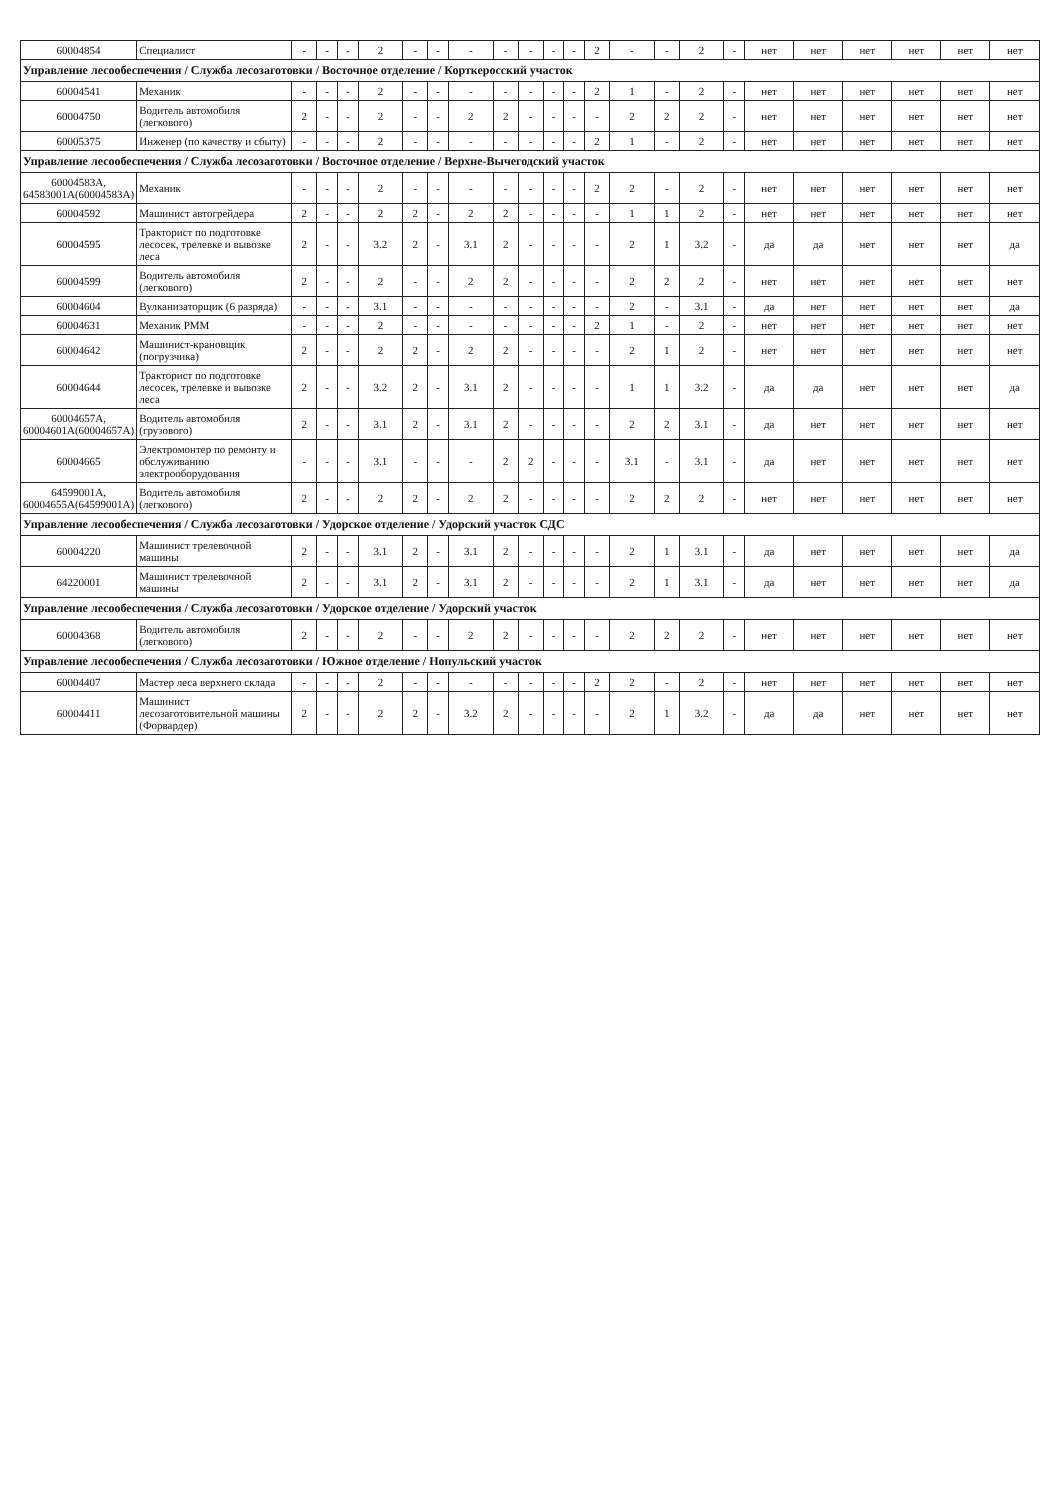| 60004854 | Специалист | - | - | - | 2 | - | - | - | - | - | - | - | 2 | - | - | 2 | - | нет | нет | нет | нет | нет | нет |
| Управление лесообеспечения / Служба лесозаготовки / Восточное отделение / Корткеросский участок | | | | | | | | | | | | | | | | | | | | | | | |
| 60004541 | Механик | - | - | - | 2 | - | - | - | - | - | - | - | 2 | 1 | - | 2 | - | нет | нет | нет | нет | нет | нет |
| 60004750 | Водитель автомобиля (легкового) | 2 | - | - | 2 | - | - | 2 | 2 | - | - | - | - | 2 | 2 | 2 | - | нет | нет | нет | нет | нет | нет |
| 60005375 | Инженер (по качеству и сбыту) | - | - | - | 2 | - | - | - | - | - | - | - | 2 | 1 | - | 2 | - | нет | нет | нет | нет | нет | нет |
| Управление лесообеспечения / Служба лесозаготовки / Восточное отделение / Верхне-Вычегодский участок | | | | | | | | | | | | | | | | | | | | | | | |
| 60004583А, 64583001А(60004583А) | Механик | - | - | - | 2 | - | - | - | - | - | - | - | 2 | 2 | - | 2 | - | нет | нет | нет | нет | нет | нет |
| 60004592 | Машинист автогрейдера | 2 | - | - | 2 | 2 | - | 2 | 2 | - | - | - | - | 1 | 1 | 2 | - | нет | нет | нет | нет | нет | нет |
| 60004595 | Тракторист по подготовке лесосек, трелевке и вывозке леса | 2 | - | - | 3.2 | 2 | - | 3.1 | 2 | - | - | - | - | 2 | 1 | 3.2 | - | да | да | нет | нет | нет | да |
| 60004599 | Водитель автомобиля (легкового) | 2 | - | - | 2 | - | - | 2 | 2 | - | - | - | - | 2 | 2 | 2 | - | нет | нет | нет | нет | нет | нет |
| 60004604 | Вулканизаторщик (6 разряда) | - | - | - | 3.1 | - | - | - | - | - | - | - | - | 2 | - | 3.1 | - | да | нет | нет | нет | нет | да |
| 60004631 | Механик РММ | - | - | - | 2 | - | - | - | - | - | - | - | 2 | 1 | - | 2 | - | нет | нет | нет | нет | нет | нет |
| 60004642 | Машинист-крановщик (погрузчика) | 2 | - | - | 2 | 2 | - | 2 | 2 | - | - | - | - | 2 | 1 | 2 | - | нет | нет | нет | нет | нет | нет |
| 60004644 | Тракторист по подготовке лесосек, трелевке и вывозке леса | 2 | - | - | 3.2 | 2 | - | 3.1 | 2 | - | - | - | - | 1 | 1 | 3.2 | - | да | да | нет | нет | нет | да |
| 60004657А, 60004601А(60004657А) | Водитель автомобиля (грузового) | 2 | - | - | 3.1 | 2 | - | 3.1 | 2 | - | - | - | - | 2 | 2 | 3.1 | - | да | нет | нет | нет | нет | нет |
| 60004665 | Электромонтер по ремонту и обслуживанию электрооборудования | - | - | - | 3.1 | - | - | - | 2 | 2 | - | - | - | 3.1 | - | 3.1 | - | да | нет | нет | нет | нет | нет |
| 64599001А, 60004655А(64599001А) | Водитель автомобиля (легкового) | 2 | - | - | 2 | 2 | - | 2 | 2 | - | - | - | - | 2 | 2 | 2 | - | нет | нет | нет | нет | нет | нет |
| Управление лесообеспечения / Служба лесозаготовки / Удорское отделение / Удорский участок СДС | | | | | | | | | | | | | | | | | | | | | | | |
| 60004220 | Машинист трелевочной машины | 2 | - | - | 3.1 | 2 | - | 3.1 | 2 | - | - | - | - | 2 | 1 | 3.1 | - | да | нет | нет | нет | нет | да |
| 64220001 | Машинист трелевочной машины | 2 | - | - | 3.1 | 2 | - | 3.1 | 2 | - | - | - | - | 2 | 1 | 3.1 | - | да | нет | нет | нет | нет | да |
| Управление лесообеспечения / Служба лесозаготовки / Удорское отделение / Удорский участок | | | | | | | | | | | | | | | | | | | | | | | |
| 60004368 | Водитель автомобиля (легкового) | 2 | - | - | 2 | - | - | 2 | 2 | - | - | - | - | 2 | 2 | 2 | - | нет | нет | нет | нет | нет | нет |
| Управление лесообеспечения / Служба лесозаготовки / Южное отделение / Нопульский участок | | | | | | | | | | | | | | | | | | | | | | | |
| 60004407 | Мастер леса верхнего склада | - | - | - | 2 | - | - | - | - | - | - | - | 2 | 2 | - | 2 | - | нет | нет | нет | нет | нет | нет |
| 60004411 | Машинист лесозаготовительной машины (Форвардер) | 2 | - | - | 2 | 2 | - | 3.2 | 2 | - | - | - | - | 2 | 1 | 3.2 | - | да | да | нет | нет | нет | нет |